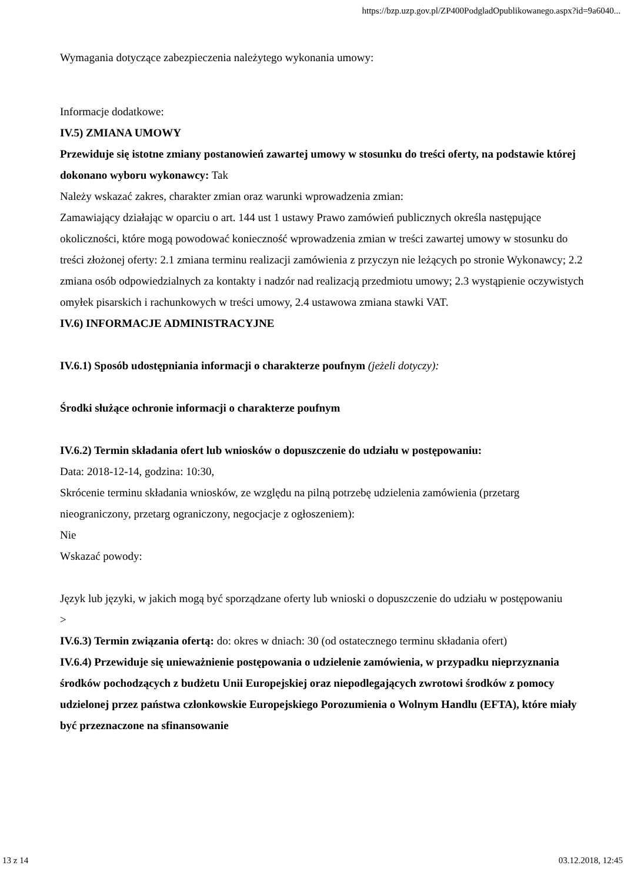https://bzp.uzp.gov.pl/ZP400PodgladOpublikowanego.aspx?id=9a6040...
Wymagania dotyczące zabezpieczenia należytego wykonania umowy:
Informacje dodatkowe:
IV.5) ZMIANA UMOWY
Przewiduje się istotne zmiany postanowień zawartej umowy w stosunku do treści oferty, na podstawie której dokonano wyboru wykonawcy: Tak
Należy wskazać zakres, charakter zmian oraz warunki wprowadzenia zmian:
Zamawiający działając w oparciu o art. 144 ust 1 ustawy Prawo zamówień publicznych określa następujące okoliczności, które mogą powodować konieczność wprowadzenia zmian w treści zawartej umowy w stosunku do treści złożonej oferty: 2.1 zmiana terminu realizacji zamówienia z przyczyn nie leżących po stronie Wykonawcy; 2.2 zmiana osób odpowiedzialnych za kontakty i nadzór nad realizacją przedmiotu umowy; 2.3 wystąpienie oczywistych omyłek pisarskich i rachunkowych w treści umowy, 2.4 ustawowa zmiana stawki VAT.
IV.6) INFORMACJE ADMINISTRACYJNE
IV.6.1) Sposób udostępniania informacji o charakterze poufnym (jeżeli dotyczy):
Środki służące ochronie informacji o charakterze poufnym
IV.6.2) Termin składania ofert lub wniosków o dopuszczenie do udziału w postępowaniu:
Data: 2018-12-14, godzina: 10:30,
Skrócenie terminu składania wniosków, ze względu na pilną potrzebę udzielenia zamówienia (przetarg nieograniczony, przetarg ograniczony, negocjacje z ogłoszeniem):
Nie
Wskazać powody:
Język lub języki, w jakich mogą być sporządzane oferty lub wnioski o dopuszczenie do udziału w postępowaniu
>
IV.6.3) Termin związania ofertą: do: okres w dniach: 30 (od ostatecznego terminu składania ofert)
IV.6.4) Przewiduje się unieważnienie postępowania o udzielenie zamówienia, w przypadku nieprzyznania środków pochodzących z budżetu Unii Europejskiej oraz niepodlegających zwrotowi środków z pomocy udzielonej przez państwa członkowskie Europejskiego Porozumienia o Wolnym Handlu (EFTA), które miały być przeznaczone na sfinansowanie
13 z 14 03.12.2018, 12:45